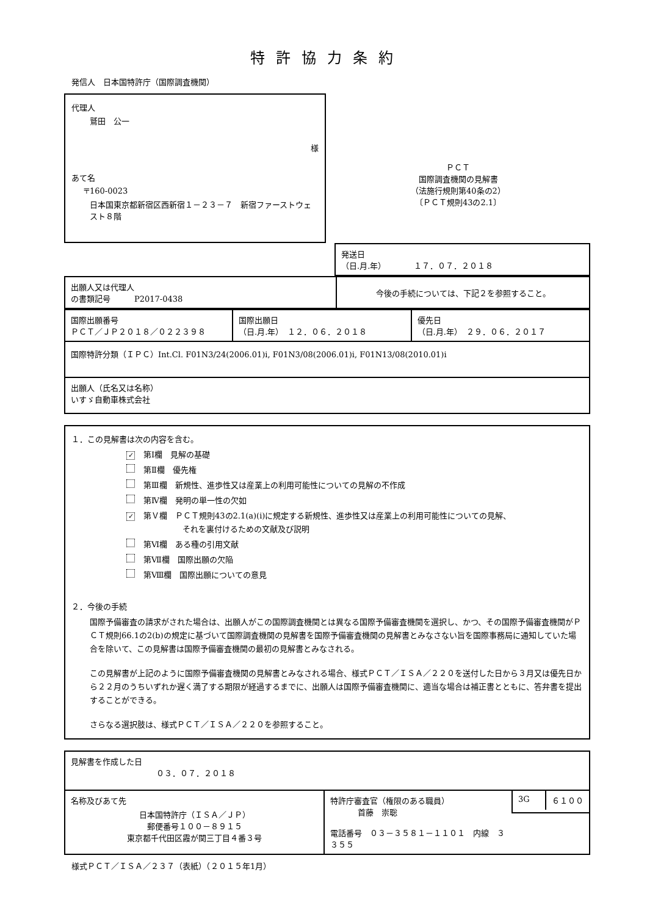特許協力条約
発信人　日本国特許庁（国際調査機関）
代理人
鷲田　公一
様
あて名
〒160-0023
日本国東京都新宿区西新宿１－２３－７　新宿ファーストウェスト８階
ＰＣＴ
国際調査機関の見解書
（法施行規則第40条の2）
〔ＰＣＴ規則43の2.1〕
| | 発送日 （日.月.年） １７．０７．２０１８ |
| 出願人又は代理人 の書類記号 P2017-0438 | 今後の手続については、下記２を参照すること。 |
| 国際出願番号 ＰＣＴ／ＪＰ２０１８／０２２３９８ | 国際出願日 （日.月.年） １２．０６．２０１８ | 優先日 （日.月.年） ２９．０６．２０１７ |
| 国際特許分類（ＩＰＣ）Int.Cl. F01N3/24(2006.01)i, F01N3/08(2006.01)i, F01N13/08(2010.01)i | | |
| 出願人（氏名又は名称） いすゞ自動車株式会社 | | |
１．この見解書は次の内容を含む。
✓ 第Ⅰ欄　見解の基礎
第Ⅱ欄　優先権
第Ⅲ欄　新規性、進歩性又は産業上の利用可能性についての見解の不作成
第Ⅳ欄　発明の単一性の欠如
✓ 第Ｖ欄　ＰＣＴ規則43の2.1(a)(i)に規定する新規性、進歩性又は産業上の利用可能性についての見解、
それを裏付けるための文献及び説明
第Ⅵ欄　ある種の引用文献
第Ⅶ欄　国際出願の欠陥
第Ⅷ欄　国際出願についての意見
２．今後の手続
国際予備審査の請求がされた場合は、出願人がこの国際調査機関とは異なる国際予備審査機関を選択し、かつ、その国際予備審査機関がＰＣＴ規則66.1の2(b)の規定に基づいて国際調査機関の見解書を国際予備審査機関の見解書とみなさない旨を国際事務局に通知していた場合を除いて、この見解書は国際予備審査機関の最初の見解書とみなされる。
この見解書が上記のように国際予備審査機関の見解書とみなされる場合、様式ＰＣＴ／ＩＳＡ／２２０を送付した日から３月又は優先日から２２月のうちいずれか遅く満了する期限が経過するまでに、出願人は国際予備審査機関に、適当な場合は補正書とともに、答弁書を提出することができる。
さらなる選択肢は、様式ＰＣＴ／ＩＳＡ／２２０を参照すること。
| 見解書を作成した日 ０３．０７．２０１８ | | |
| 名称及びあて先 日本国特許庁（ＩＳＡ／ＪＰ） 郵便番号１００－８９１５ 東京都千代田区霞が関三丁目４番３号 | 特許庁審査官（権限のある職員） 首藤 崇聡 電話番号 ０３－３５８１－１１０１ 内線 ３３５５ | / 3G / ６１００ / |
様式ＰＣＴ／ＩＳＡ／２３７（表紙）（２０１５年1月）